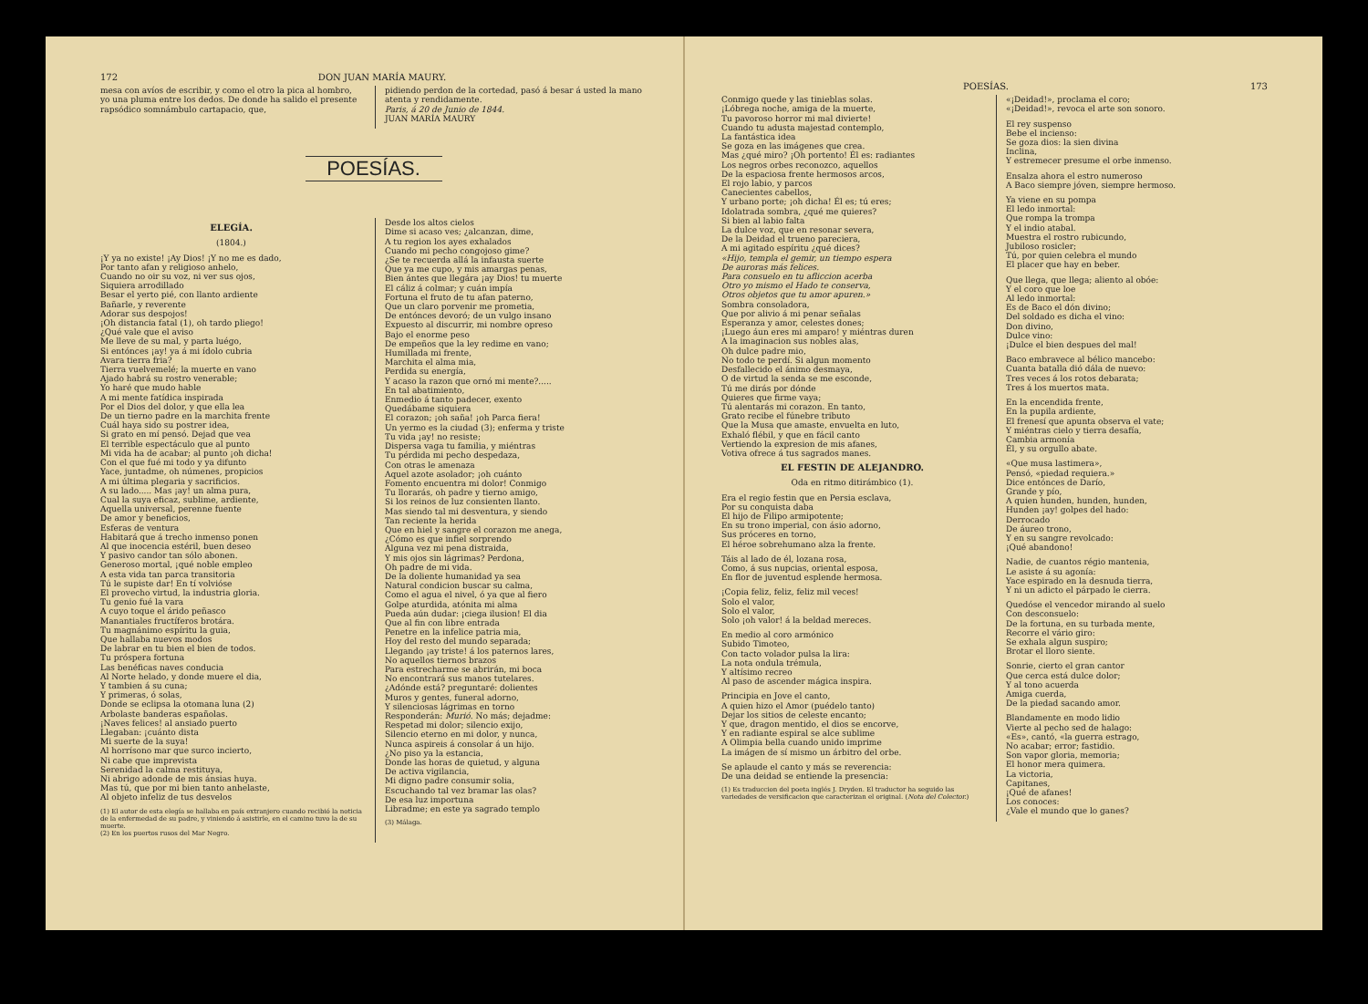172 DON JUAN MARÍA MAURY.
mesa con avíos de escribir, y como el otro la pica al hombro, yo una pluma entre los dedos. De donde ha salido el presente rapsódico somnámbulo cartapacio, que,
pidiendo perdon de la cortedad, pasó á besar á usted la mano atenta y rendidamente.
Paris, á 20 de Junio de 1844.
JUAN MARÍA MAURY
POESÍAS.
ELEGÍA.
(1804.)
¡Y ya no existe! ¡Ay Dios! ¡Y no me es dado,
Por tanto afan y religioso anhelo,
Cuando no oir su voz, ni ver sus ojos,
Siquiera arrodillado
Besar el yerto pié, con llanto ardiente
Bañarle, y reverente
Adorar sus despojos!
¡Oh distancia fatal (1), oh tardo pliego!
¿Qué vale que el aviso
Me lleve de su mal, y parta luégo,
Si entónces ¡ay! ya á mi ídolo cubria
Avara tierra fria?
Tierra vuelvemelé; la muerte en vano
Ajado habrá su rostro venerable;
Yo haré que mudo hable
A mi mente fatídica inspirada
Por el Dios del dolor, y que ella lea
De un tierno padre en la marchita frente
Cuál haya sido su postrer idea,
Si grato en mí pensó. Dejad que vea
El terrible espectáculo que al punto
Mi vida ha de acabar; al punto ¡oh dicha!
Con el que fué mi todo y ya difunto
Yace, juntadme, oh númenes, propicios
A mi última plegaria y sacrificios.
A su lado..... Mas ¡ay! un alma pura,
Cual la suya eficaz, sublime, ardiente,
Aquella universal, perenne fuente
De amor y beneficios,
Esferas de ventura
Habitará que á trecho inmenso ponen
Al que inocencia estéril, buen deseo
Y pasivo candor tan sólo abonen.
Generoso mortal, ¡qué noble empleo
A esta vida tan parca transitoria
Tú le supiste dar! En tí volvióse
El provecho virtud, la industria gloria.
Tu genio fué la vara
A cuyo toque el árido peñasco
Manantiales fructíferos brotára.
Tu magnánimo espíritu la guia,
Que hallaba nuevos modos
De labrar en tu bien el bien de todos.
Tu próspera fortuna
Las benéficas naves conducia
Al Norte helado, y donde muere el dia,
Y tambien á su cuna;
Y primeras, ó solas,
Donde se eclipsa la otomana luna (2)
Arbolaste banderas españolas.
¡Naves felices! al ansiado puerto
Llegaban: ¡cuánto dista
Mi suerte de la suya!
Al horrísono mar que surco incierto,
Ni cabe que imprevista
Serenidad la calma restituya,
Ni abrigo adonde de mis ánsias huya.
Mas tú, que por mi bien tanto anhelaste,
Al objeto infeliz de tus desvelos
(1) El autor de esta elegía se hallaba en país extranjero cuando recibió la noticia de la enfermedad de su padre, y viniendo á asistirle, en el camino tuvo la de su muerte.
(2) En los puertos rusos del Mar Negro.
Desde los altos cielos
Dime si acaso ves; ¿alcanzan, dime,
A tu region los ayes exhalados
Cuando mi pecho congojoso gime?
¿Se te recuerda allá la infausta suerte
Que ya me cupo, y mis amargas penas,
Bien ántes que llegára ¡ay Dios! tu muerte
El cáliz á colmar; y cuán impía
Fortuna el fruto de tu afan paterno,
Que un claro porvenir me prometia,
De entónces devoró; de un vulgo insano
Expuesto al discurrir, mi nombre opreso
Bajo el enorme peso
De empeños que la ley redime en vano;
Humillada mi frente,
Marchita el alma mia,
Perdida su energía,
Y acaso la razon que ornó mi mente?.....
En tal abatimiento,
Enmedio á tanto padecer, exento
Quedábame siquiera
El corazon; ¡oh saña! ¡oh Parca fiera!
Un yermo es la ciudad (3); enferma y triste
Tu vida ¡ay! no resiste;
Dispersa vaga tu familia, y miéntras
Tu pérdida mi pecho despedaza,
Con otras le amenaza
Aquel azote asolador; ¡oh cuánto
Fomento encuentra mi dolor! Conmigo
Tu llorarás, oh padre y tierno amigo,
Si los reinos de luz consienten llanto.
Mas siendo tal mi desventura, y siendo
Tan reciente la herida
Que en hiel y sangre el corazon me anega,
¿Cómo es que infiel sorprendo
Alguna vez mi pena distraida,
Y mis ojos sin lágrimas? Perdona,
Oh padre de mi vida.
De la doliente humanidad ya sea
Natural condicion buscar su calma,
Como el agua el nivel, ó ya que al fiero
Golpe aturdida, atónita mi alma
Pueda aún dudar: ¡ciega ilusion! El dia
Que al fin con libre entrada
Penetre en la infelice patria mia,
Hoy del resto del mundo separada;
Llegando ¡ay triste! á los paternos lares,
No aquellos tiernos brazos
Para estrecharme se abrirán, mi boca
No encontrará sus manos tutelares.
¿Adónde está? preguntaré: dolientes
Muros y gentes, funeral adorno,
Y silenciosas lágrimas en torno
Responderán: Murió. No más; dejadme:
Respetad mi dolor; silencio exijo,
Silencio eterno en mi dolor, y nunca,
Nunca aspireis á consolar á un hijo.
¿No piso ya la estancia,
Donde las horas de quietud, y alguna
De activa vigilancia,
Mi digno padre consumir solia,
Escuchando tal vez bramar las olas?
De esa luz importuna
Libradme; en este ya sagrado templo
(3) Málaga.
POESÍAS. 173
Conmigo quede y las tinieblas solas.
¡Lóbrega noche, amiga de la muerte,
Tu pavoroso horror mi mal divierte!
Cuando tu adusta majestad contemplo,
La fantástica idea
Se goza en las imágenes que crea.
Mas ¿qué miro? ¡Oh portento! Él es: radiantes
Los negros orbes reconozco, aquellos
De la espaciosa frente hermosos arcos,
El rojo labio, y parcos
Canecientes cabellos,
Y urbano porte; ¡oh dicha! Él es; tú eres;
Idolatrada sombra, ¿qué me quieres?
Si bien al labio falta
La dulce voz, que en resonar severa,
De la Deidad el trueno pareciera,
A mi agitado espíritu ¿qué dices?
«Hijo, templa el gemir, un tiempo espera
De auroras más felices.
Para consuelo en tu afliccion acerba
Otro yo mismo el Hado te conserva,
Otros objetos que tu amor apuren.»
Sombra consoladora,
Que por alivio á mi penar señalas
Esperanza y amor, celestes dones;
¡Luego áun eres mi amparo! y miéntras duren
A la imaginacion sus nobles alas,
Oh dulce padre mio,
No todo te perdí. Si algun momento
Desfallecido el ánimo desmaya,
O de virtud la senda se me esconde,
Tú me dirás por dónde
Quieres que firme vaya;
Tú alentarás mi corazon. En tanto,
Grato recibe el fúnebre tributo
Que la Musa que amaste, envuelta en luto,
Exhaló flébil, y que en fácil canto
Vertiendo la expresion de mis afanes,
Votiva ofrece á tus sagrados manes.
EL FESTIN DE ALEJANDRO.
Oda en ritmo ditirámbico (1).
Era el regio festin que en Persia esclava,
Por su conquista daba
El hijo de Filipo armipotente;
En su trono imperial, con ásio adorno,
Sus próceres en torno,
El héroe sobrehumano alza la frente.
Táis al lado de él, lozana rosa,
Como, á sus nupcias, oriental esposa,
En flor de juventud esplende hermosa.
¡Copia feliz, feliz, feliz mil veces!
Solo el valor,
Solo el valor,
Solo ¡oh valor! á la beldad mereces.
En medio al coro armónico
Subido Timoteo,
Con tacto volador pulsa la lira:
La nota ondula trémula,
Y altísimo recreo
Al paso de ascender mágica inspira.
Principia en Jove el canto,
A quien hizo el Amor (puédelo tanto)
Dejar los sitios de celeste encanto;
Y que, dragon mentido, el dios se encorve,
Y en radiante espiral se alce sublime
A Olimpia bella cuando unido imprime
La imágen de sí mismo un árbitro del orbe.
Se aplaude el canto y más se reverencia:
De una deidad se entiende la presencia:
(1) Es traduccion del poeta inglés J. Dryden. El traductor ha seguido las variedades de versificacion que caracterizan el original. (Nota del Colector.)
«¡Deidad!», proclama el coro;
«¡Deidad!», revoca el arte son sonoro.
El rey suspenso
Bebe el incienso:
Se goza dios: la sien divina
Inclina,
Y estremecer presume el orbe inmenso.
Ensalza ahora el estro numeroso
A Baco siempre jóven, siempre hermoso.
Ya viene en su pompa
El ledo inmortal:
Que rompa la trompa
Y el indio atabal.
Muestra el rostro rubicundo,
Jubiloso rosicler;
Tú, por quien celebra el mundo
El placer que hay en beber.
Que llega, que llega; aliento al obóe:
Y el coro que loe
Al ledo inmortal:
Es de Baco el dón divino;
Del soldado es dicha el vino:
Don divino,
Dulce vino:
¡Dulce el bien despues del mal!
Baco embravece al bélico mancebo:
Cuanta batalla dió dála de nuevo:
Tres veces á los rotos debarata;
Tres á los muertos mata.
En la encendida frente,
En la pupila ardiente,
El frenesí que apunta observa el vate;
Y miéntras cielo y tierra desafía,
Cambia armonía
Él, y su orgullo abate.
«Que musa lastimera»,
Pensó, «piedad requiera.»
Dice entónces de Darío,
Grande y pío,
A quien hunden, hunden, hunden,
Hunden ¡ay! golpes del hado:
Derrocado
De áureo trono,
Y en su sangre revolcado:
¡Qué abandono!
Nadie, de cuantos régio mantenia,
Le asiste á su agonía:
Yace espirado en la desnuda tierra,
Y ni un adicto el párpado le cierra.
Quedóse el vencedor mirando al suelo
Con desconsuelo:
De la fortuna, en su turbada mente,
Recorre el vário giro:
Se exhala algun suspiro;
Brotar el lloro siente.
Sonrie, cierto el gran cantor
Que cerca está dulce dolor;
Y al tono acuerda
Amiga cuerda,
De la piedad sacando amor.
Blandamente en modo lidio
Vierte al pecho sed de halago:
«Es», cantó, «la guerra estrago,
No acabar; error; fastidio.
Son vapor gloria, memoria;
El honor mera quimera.
La victoria,
Capitanes,
¡Qué de afanes!
Los conoces:
¿Vale el mundo que lo ganes?